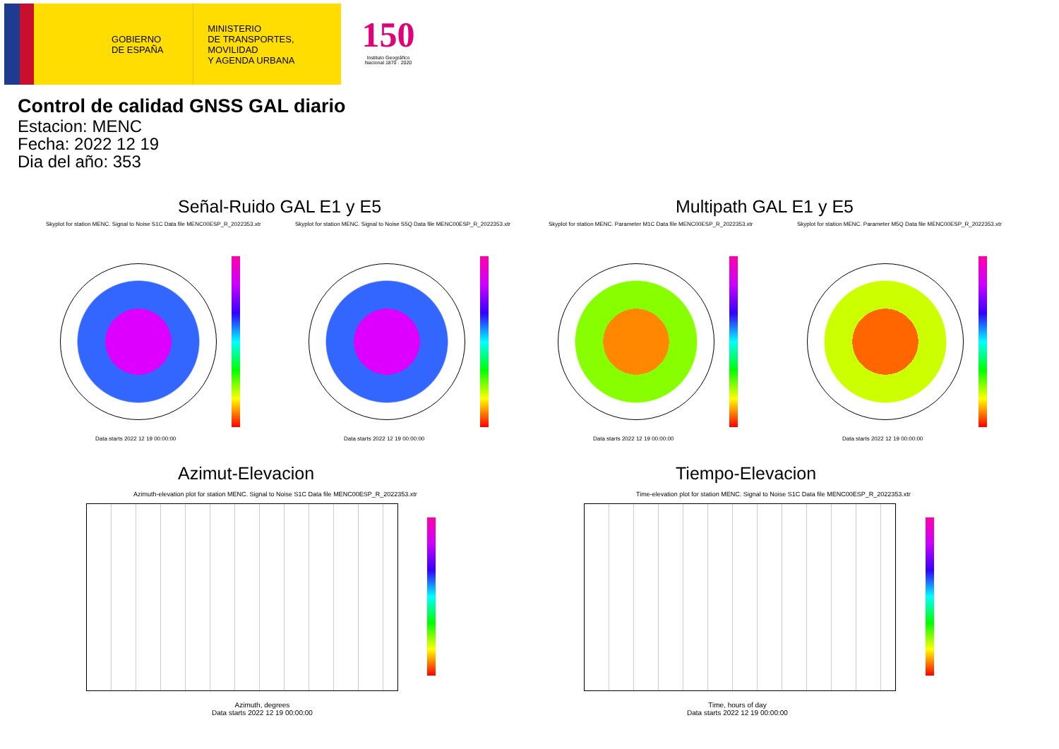GOBIERNO
DE ESPAÑA
MINISTERIO
DE TRANSPORTES, MOVILIDAD
Y AGENDA URBANA
150
Instituto Geográfico Nacional 1870 · 2020
Control de calidad GNSS GAL diario
Estacion: MENC
Fecha: 2022 12 19
Dia del año: 353
Señal-Ruido GAL E1 y E5 Multipath GAL E1 y E5
Skyplot for station MENC. Signal to Noise S1C Data file MENC00ESP_R_2022353.xtr
Skyplot for station MENC. Signal to Noise S5Q Data file MENC00ESP_R_2022353.xtr
Skyplot for station MENC. Parameter M1C Data file MENC00ESP_R_2022353.xtr
Skyplot for station MENC. Parameter M5Q Data file MENC00ESP_R_2022353.xtr
Data starts 2022 12 19 00:00:00
Data starts 2022 12 19 00:00:00
Data starts 2022 12 19 00:00:00
Data starts 2022 12 19 00:00:00
Azimut-Elevacion Tiempo-Elevacion
Azimuth-elevation plot for station MENC. Signal to Noise S1C Data file MENC00ESP_R_2022353.xtr
Time-elevation plot for station MENC. Signal to Noise S1C Data file MENC00ESP_R_2022353.xtr
Azimuth, degrees
Data starts 2022 12 19 00:00:00
Time, hours of day
Data starts 2022 12 19 00:00:00